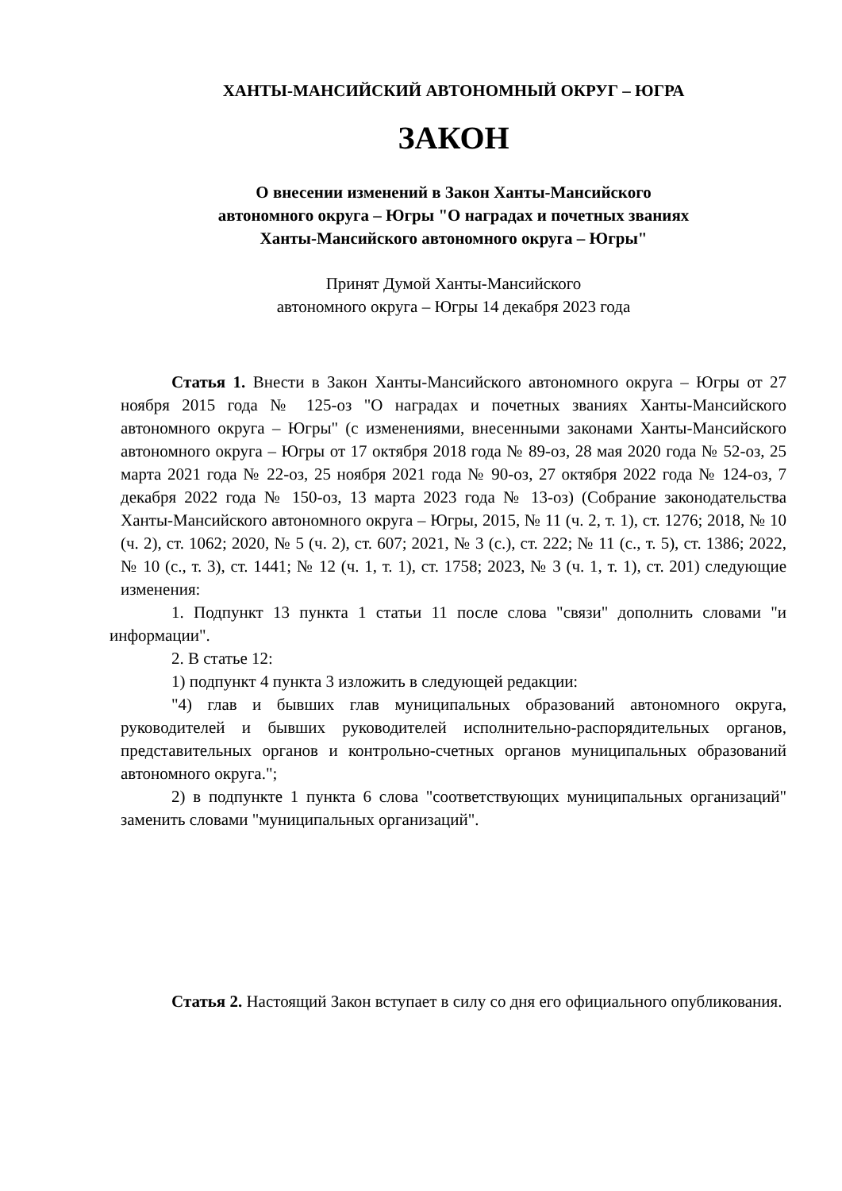ХАНТЫ-МАНСИЙСКИЙ АВТОНОМНЫЙ ОКРУГ – ЮГРА
ЗАКОН
О внесении изменений в Закон Ханты-Мансийского
автономного округа – Югры "О наградах и почетных званиях
Ханты-Мансийского автономного округа – Югры"
Принят Думой Ханты-Мансийского
автономного округа – Югры 14 декабря 2023 года
Статья 1. Внести в Закон Ханты-Мансийского автономного округа – Югры от 27 ноября 2015 года № 125-оз "О наградах и почетных званиях Ханты-Мансийского автономного округа – Югры" (с изменениями, внесенными законами Ханты-Мансийского автономного округа – Югры от 17 октября 2018 года № 89-оз, 28 мая 2020 года № 52-оз, 25 марта 2021 года № 22-оз, 25 ноября 2021 года № 90-оз, 27 октября 2022 года № 124-оз, 7 декабря 2022 года № 150-оз, 13 марта 2023 года № 13-оз) (Собрание законодательства Ханты-Мансийского автономного округа – Югры, 2015, № 11 (ч. 2, т. 1), ст. 1276; 2018, № 10 (ч. 2), ст. 1062; 2020, № 5 (ч. 2), ст. 607; 2021, № 3 (с.), ст. 222; № 11 (с., т. 5), ст. 1386; 2022, № 10 (с., т. 3), ст. 1441; № 12 (ч. 1, т. 1), ст. 1758; 2023, № 3 (ч. 1, т. 1), ст. 201) следующие изменения:
1. Подпункт 13 пункта 1 статьи 11 после слова "связи" дополнить словами "и информации".
2. В статье 12:
1) подпункт 4 пункта 3 изложить в следующей редакции:
"4) глав и бывших глав муниципальных образований автономного округа, руководителей и бывших руководителей исполнительно-распорядительных органов, представительных органов и контрольно-счетных органов муниципальных образований автономного округа.";
2) в подпункте 1 пункта 6 слова "соответствующих муниципальных организаций" заменить словами "муниципальных организаций".
Статья 2. Настоящий Закон вступает в силу со дня его официального опубликования.